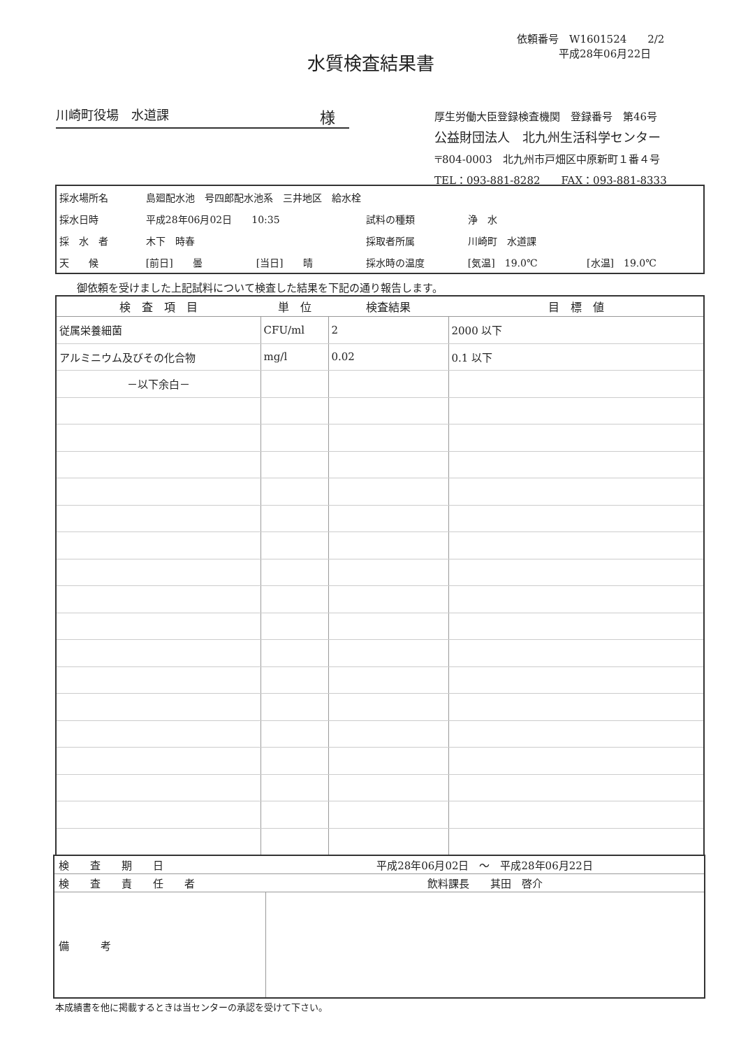依頼番号　W1601524　　2/2
　　　　平成28年06月22日
水質検査結果書
川崎町役場　水道課 様
厚生労働大臣登録検査機関　登録番号　第46号
公益財団法人　北九州生活科学センター
〒804-0003　北九州市戸畑区中原新町１番４号
TEL：093-881-8282　　FAX：093-881-8333
| 採水場所名 | 島廻配水池 号四郎配水池系 三井地区 給水栓 | | | | |
| 採水日時 | 平成28年06月02日 10:35 | | 試料の種類 | 浄 水 | |
| 採 水 者 | 木下 時春 | | 採取者所属 | 川崎町 水道課 | |
| 天 候 | [前日] 曇 | [当日] 晴 | 採水時の温度 | [気温] 19.0℃ | [水温] 19.0℃ |
御依頼を受けました上記試料について検査した結果を下記の通り報告します。
| 検 査 項 目 | 単 位 | 検査結果 | 目 標 値 |
| --- | --- | --- | --- |
| 従属栄養細菌 | CFU/ml | 2 | 2000 以下 |
| アルミニウム及びその化合物 | mg/l | 0.02 | 0.1 以下 |
| －以下余白－ | | | |
| 検 査 期 日 | 平成28年06月02日 ～ 平成28年06月22日 |
| 検 査 責 任 者 | 飲料課長 其田 啓介 |
| 備 考 | |
本成績書を他に掲載するときは当センターの承認を受けて下さい。